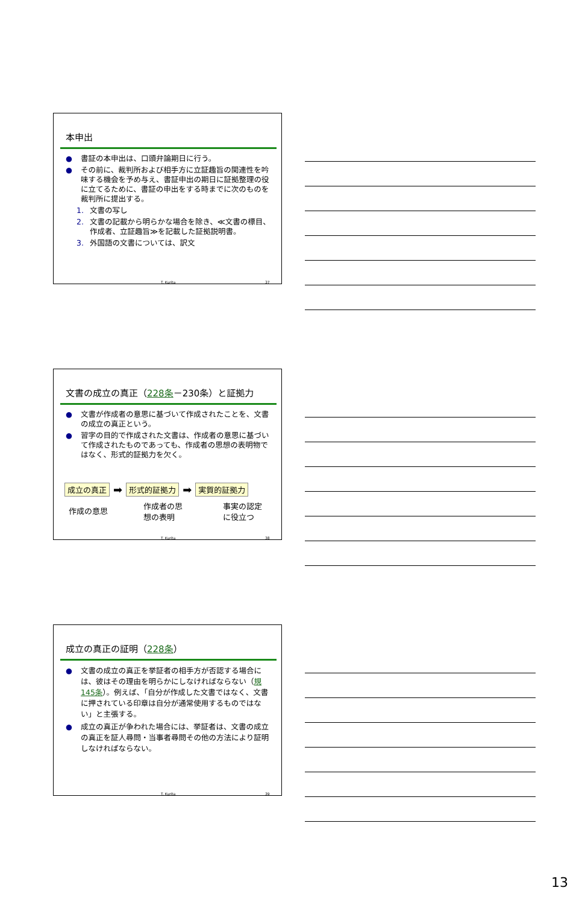本申出
● 書証の本申出は、口頭弁論期日に行う。
● その前に、裁判所および相手方に立証趣旨の関連性を吟味する機会を予め与え、書証申出の期日に証拠整理の役に立てるために、書証の申出をする時までに次のものを裁判所に提出する。
1. 文書の写し
2. 文書の記載から明らかな場合を除き、≪文書の標目、作成者、立証趣旨≫を記載した証拠説明書。
3. 外国語の文書については、訳文
T. Kurita 37
文書の成立の真正（228条－230条）と証拠力
● 文書が作成者の意思に基づいて作成されたことを、文書の成立の真正という。
● 習字の目的で作成された文書は、作成者の意思に基づいて作成されたものであっても、作成者の思想の表明物ではなく、形式的証拠力を欠く。
成立の真正 ➡ 形式的証拠力 ➡ 実質的証拠力
作成の意思 作成者の思
想の表明 事実の認定
に役立つ
T. Kurita 38
成立の真正の証明（228条）
● 文書の成立の真正を挙証者の相手方が否認する場合には、彼はその理由を明らかにしなければならない（規145条）。例えば、「自分が作成した文書ではなく、文書に押されている印章は自分が通常使用するものではない」と主張する。
● 成立の真正が争われた場合には、挙証者は、文書の成立の真正を証人尋問・当事者尋問その他の方法により証明しなければならない。
T. Kurita 39
13